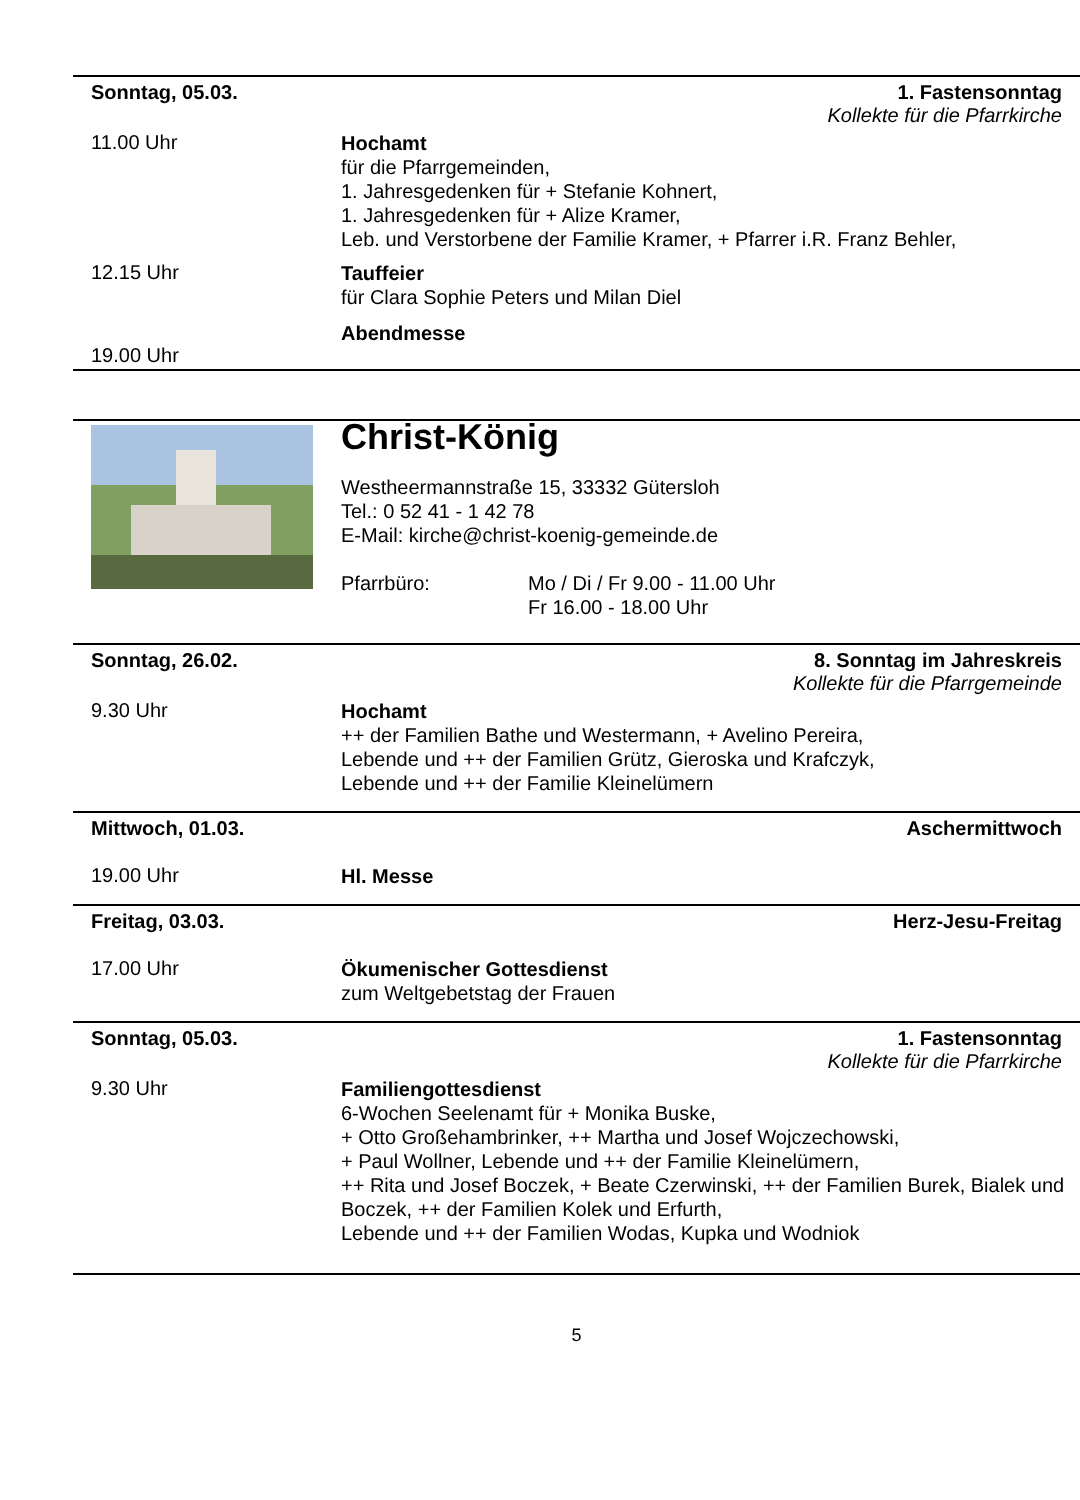Sonntag, 05.03. 1. Fastensonntag
Kollekte für die Pfarrkirche
11.00 Uhr
Hochamt
für die Pfarrgemeinden,
1. Jahresgedenken für + Stefanie Kohnert,
1. Jahresgedenken für + Alize Kramer,
Leb. und Verstorbene der Familie Kramer, + Pfarrer i.R. Franz Behler,
12.15 Uhr
Tauffeier
für Clara Sophie Peters und Milan Diel
19.00 Uhr
Abendmesse
Christ-König
Westheermannstraße 15, 33332 Gütersloh
Tel.: 0 52 41 - 1 42 78
E-Mail: kirche@christ-koenig-gemeinde.de
Pfarrbüro: Mo / Di / Fr 9.00 - 11.00 Uhr
Fr 16.00 - 18.00 Uhr
Sonntag, 26.02. 8. Sonntag im Jahreskreis
Kollekte für die Pfarrgemeinde
9.30 Uhr
Hochamt
++ der Familien Bathe und Westermann, + Avelino Pereira,
Lebende und ++ der Familien Grütz, Gieroska und Krafczyk,
Lebende und ++ der Familie Kleinelümern
Mittwoch, 01.03. Aschermittwoch
19.00 Uhr
Hl. Messe
Freitag, 03.03. Herz-Jesu-Freitag
17.00 Uhr
Ökumenischer Gottesdienst
zum Weltgebetstag der Frauen
Sonntag, 05.03. 1. Fastensonntag
Kollekte für die Pfarrkirche
9.30 Uhr
Familiengottesdienst
6-Wochen Seelenamt für + Monika Buske,
+ Otto Großehambrinker, ++ Martha und Josef Wojczechowski,
+ Paul Wollner, Lebende und ++ der Familie Kleinelümern,
++ Rita und Josef Boczek, + Beate Czerwinski, ++ der Familien Burek, Bialek und Boczek, ++ der Familien Kolek und Erfurth,
Lebende und ++ der Familien Wodas, Kupka und Wodniok
5